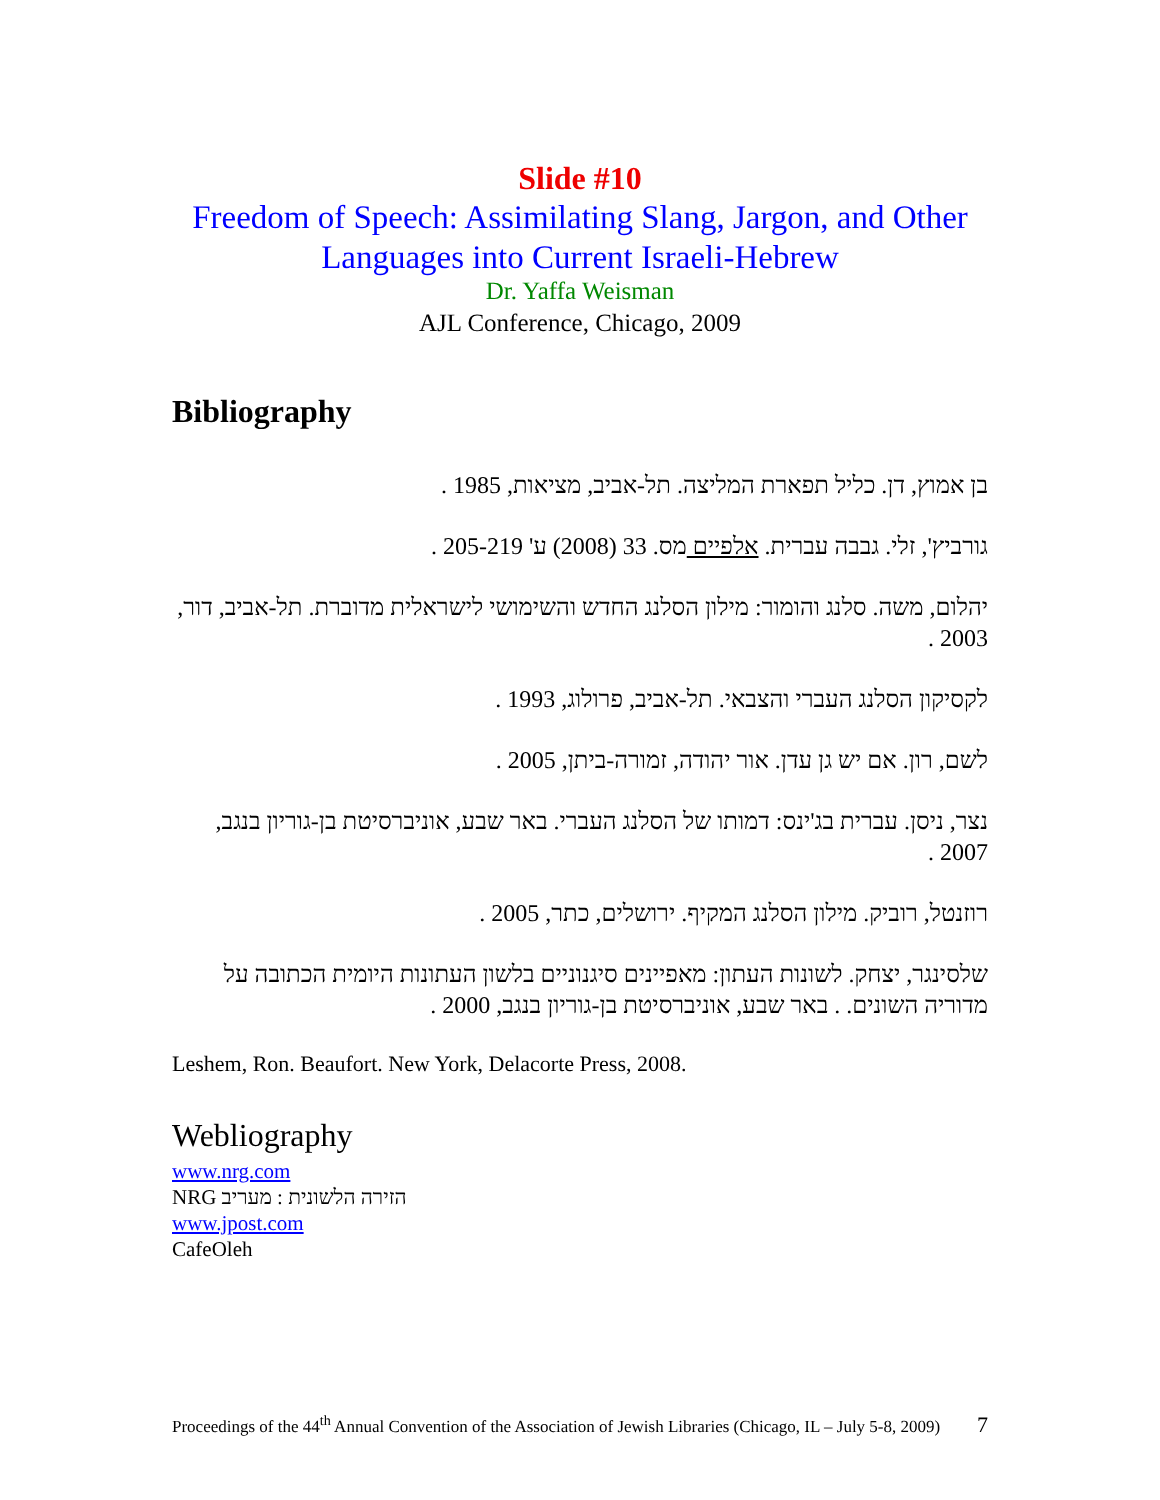Slide #10
Freedom of Speech: Assimilating Slang, Jargon, and Other Languages into Current Israeli-Hebrew
Dr. Yaffa Weisman
AJL Conference, Chicago, 2009
Bibliography
בן אמוץ, דן. כליל תפארת המליצה. תל-אביב, מציאות, 1985 .
גורביץ', זלי. גבבה עברית. אלפיים מס. 33 (2008) ע' 205-219 .
יהלום, משה. סלנג והומור: מילון הסלנג החדש והשימושי לישראלית מדוברת. תל-אביב, דור, 2003 .
לקסיקון הסלנג העברי והצבאי. תל-אביב, פרולוג, 1993 .
לשם, רון. אם יש גן עדן. אור יהודה, זמורה-ביתן, 2005 .
נצר, ניסן. עברית בג'ינס: דמותו של הסלנג העברי. באר שבע, אוניברסיטת בן-גוריון בנגב, 2007 .
רוזנטל, רוביק. מילון הסלנג המקיף. ירושלים, כתר, 2005 .
שלסינגר, יצחק. לשונות העתון: מאפיינים סיגנוניים בלשון העתונות היומית הכתובה על מדוריה השונים. . באר שבע, אוניברסיטת בן-גוריון בנגב, 2000 .
Leshem, Ron. Beaufort. New York, Delacorte Press, 2008.
Webliography
www.nrg.com
NRG הזירה הלשונית : מעריב
www.jpost.com
CafeOleh
Proceedings of the 44<sup>th</sup> Annual Convention of the Association of Jewish Libraries (Chicago, IL – July 5-8, 2009) 7